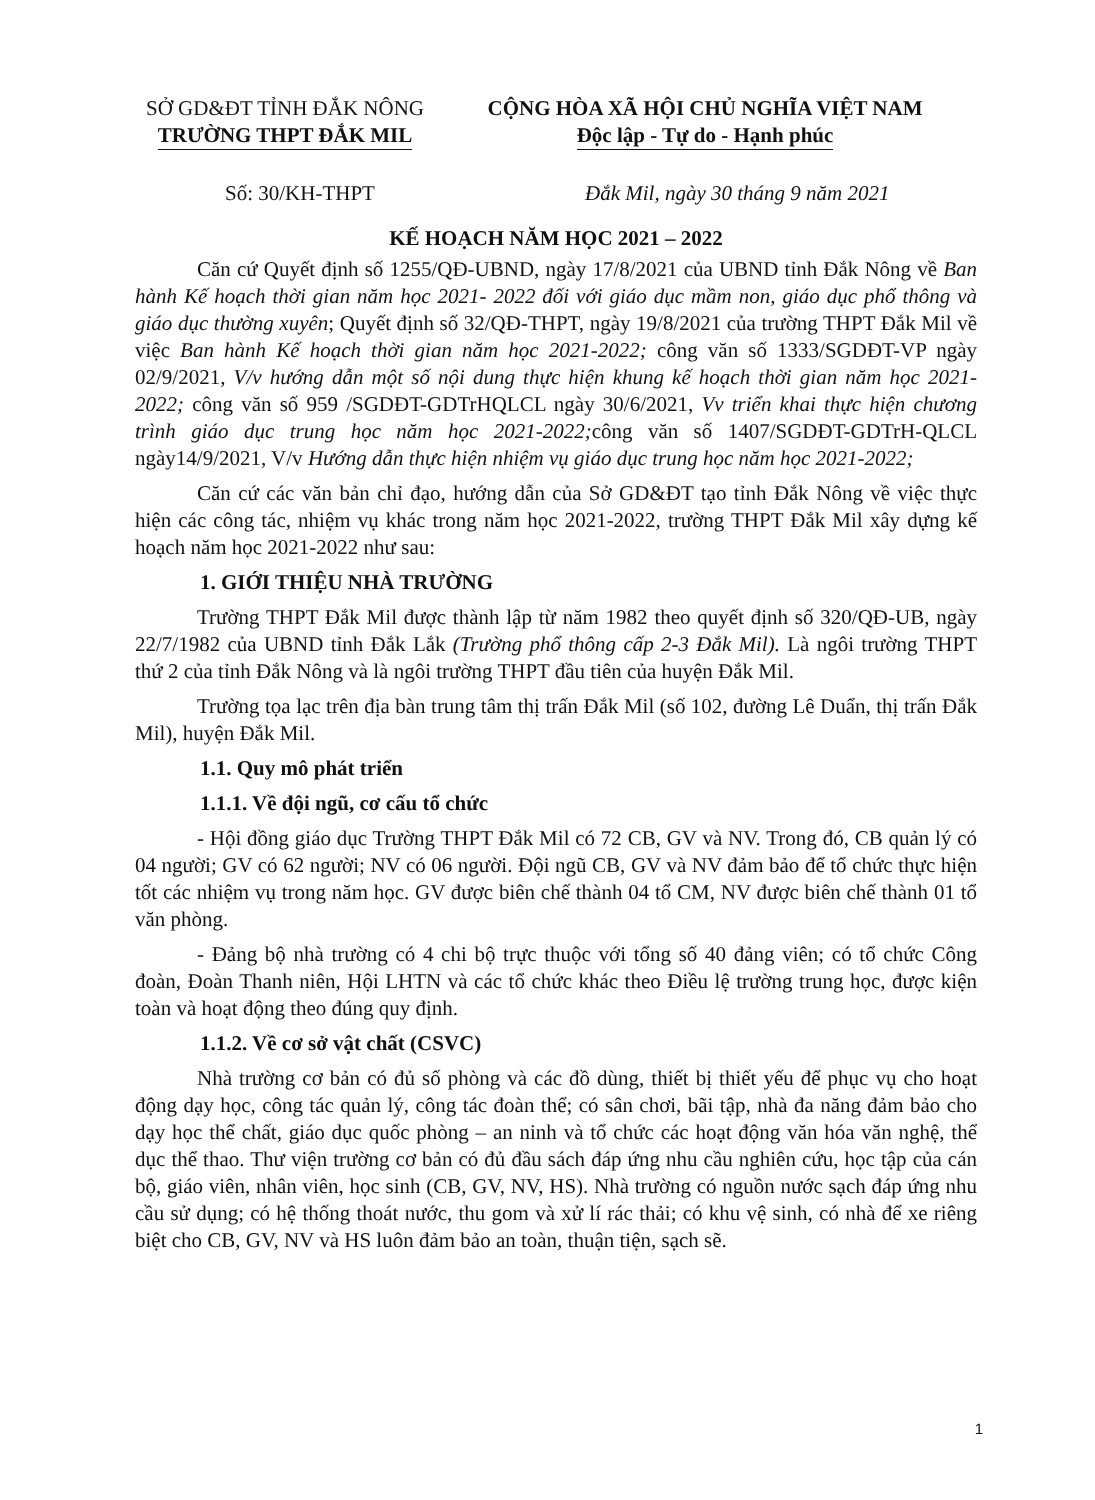SỞ GD&ĐT TỈNH ĐẮK NÔNG
TRƯỜNG THPT ĐẮK MIL
CỘNG HÒA XÃ HỘI CHỦ NGHĨA VIỆT NAM
Độc lập - Tự do - Hạnh phúc
Số: 30/KH-THPT Đắk Mil, ngày 30 tháng 9 năm 2021
KẾ HOẠCH NĂM HỌC 2021 – 2022
Căn cứ Quyết định số 1255/QĐ-UBND, ngày 17/8/2021 của UBND tỉnh Đắk Nông về Ban hành Kế hoạch thời gian năm học 2021- 2022 đối với giáo dục mầm non, giáo dục phổ thông và giáo dục thường xuyên; Quyết định số 32/QĐ-THPT, ngày 19/8/2021 của trường THPT Đắk Mil về việc Ban hành Kế hoạch thời gian năm học 2021-2022; công văn số 1333/SGDĐT-VP ngày 02/9/2021, V/v hướng dẫn một số nội dung thực hiện khung kế hoạch thời gian năm học 2021-2022; công văn số 959 /SGDĐT-GDTrHQLCL ngày 30/6/2021, Vv triển khai thực hiện chương trình giáo dục trung học năm học 2021-2022; công văn số 1407/SGDĐT-GDTrH-QLCL ngày14/9/2021, V/v Hướng dẫn thực hiện nhiệm vụ giáo dục trung học năm học 2021-2022;
Căn cứ các văn bản chỉ đạo, hướng dẫn của Sở GD&ĐT tạo tỉnh Đắk Nông về việc thực hiện các công tác, nhiệm vụ khác trong năm học 2021-2022, trường THPT Đắk Mil xây dựng kế hoạch năm học 2021-2022 như sau:
1. GIỚI THIỆU NHÀ TRƯỜNG
Trường THPT Đắk Mil được thành lập từ năm 1982 theo quyết định số 320/QĐ-UB, ngày 22/7/1982 của UBND tỉnh Đắk Lắk (Trường phổ thông cấp 2-3 Đắk Mil). Là ngôi trường THPT thứ 2 của tỉnh Đắk Nông và là ngôi trường THPT đầu tiên của huyện Đắk Mil.
Trường tọa lạc trên địa bàn trung tâm thị trấn Đắk Mil (số 102, đường Lê Duẩn, thị trấn Đắk Mil), huyện Đắk Mil.
1.1. Quy mô phát triển
1.1.1. Về đội ngũ, cơ cấu tổ chức
- Hội đồng giáo dục Trường THPT Đắk Mil có 72 CB, GV và NV. Trong đó, CB quản lý có 04 người; GV có 62 người; NV có 06 người. Đội ngũ CB, GV và NV đảm bảo để tổ chức thực hiện tốt các nhiệm vụ trong năm học. GV được biên chế thành 04 tổ CM, NV được biên chế thành 01 tổ văn phòng.
- Đảng bộ nhà trường có 4 chi bộ trực thuộc với tổng số 40 đảng viên; có tổ chức Công đoàn, Đoàn Thanh niên, Hội LHTN và các tổ chức khác theo Điều lệ trường trung học, được kiện toàn và hoạt động theo đúng quy định.
1.1.2. Về cơ sở vật chất (CSVC)
Nhà trường cơ bản có đủ số phòng và các đồ dùng, thiết bị thiết yếu để phục vụ cho hoạt động dạy học, công tác quản lý, công tác đoàn thể; có sân chơi, bãi tập, nhà đa năng đảm bảo cho dạy học thể chất, giáo dục quốc phòng – an ninh và tổ chức các hoạt động văn hóa văn nghệ, thể dục thể thao. Thư viện trường cơ bản có đủ đầu sách đáp ứng nhu cầu nghiên cứu, học tập của cán bộ, giáo viên, nhân viên, học sinh (CB, GV, NV, HS). Nhà trường có nguồn nước sạch đáp ứng nhu cầu sử dụng; có hệ thống thoát nước, thu gom và xử lí rác thải; có khu vệ sinh, có nhà để xe riêng biệt cho CB, GV, NV và HS luôn đảm bảo an toàn, thuận tiện, sạch sẽ.
1